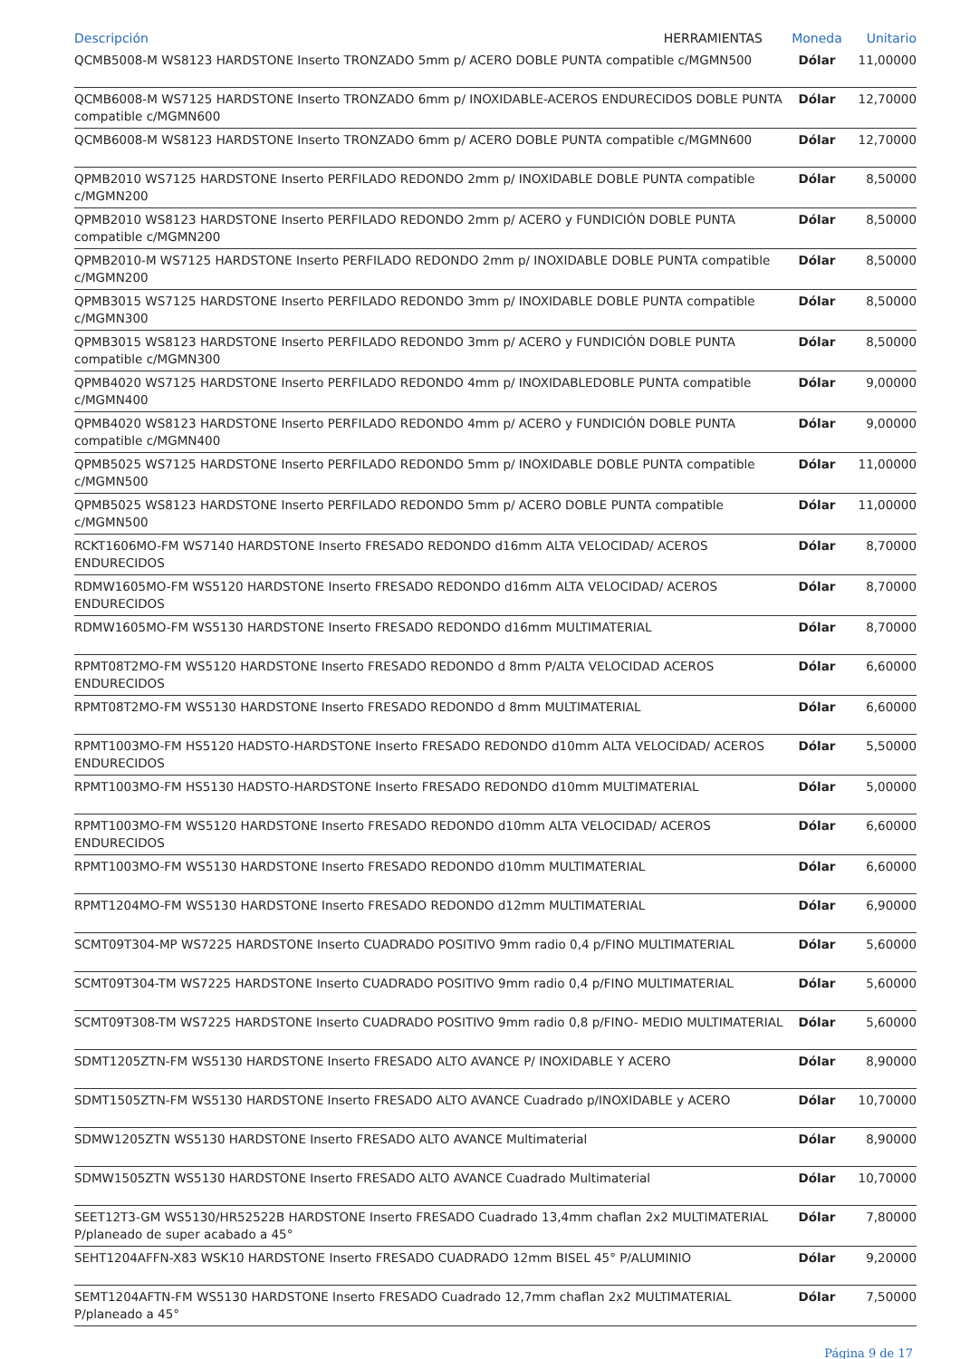| Descripción HERRAMIENTAS | Moneda | Unitario |
| --- | --- | --- |
| QCMB5008-M WS8123 HARDSTONE Inserto TRONZADO 5mm p/ ACERO DOBLE PUNTA compatible c/MGMN500 | Dólar | 11,00000 |
| QCMB6008-M WS7125 HARDSTONE Inserto TRONZADO 6mm p/ INOXIDABLE-ACEROS ENDURECIDOS DOBLE PUNTA compatible c/MGMN600 | Dólar | 12,70000 |
| QCMB6008-M WS8123 HARDSTONE Inserto TRONZADO 6mm p/ ACERO DOBLE PUNTA compatible c/MGMN600 | Dólar | 12,70000 |
| QPMB2010 WS7125 HARDSTONE Inserto PERFILADO REDONDO 2mm p/ INOXIDABLE DOBLE PUNTA compatible c/MGMN200 | Dólar | 8,50000 |
| QPMB2010 WS8123 HARDSTONE Inserto PERFILADO REDONDO 2mm p/ ACERO y FUNDICIÓN DOBLE PUNTA compatible c/MGMN200 | Dólar | 8,50000 |
| QPMB2010-M WS7125 HARDSTONE Inserto PERFILADO REDONDO 2mm p/ INOXIDABLE DOBLE PUNTA compatible c/MGMN200 | Dólar | 8,50000 |
| QPMB3015 WS7125 HARDSTONE Inserto PERFILADO REDONDO 3mm p/ INOXIDABLE DOBLE PUNTA compatible c/MGMN300 | Dólar | 8,50000 |
| QPMB3015 WS8123 HARDSTONE Inserto PERFILADO REDONDO 3mm p/ ACERO y FUNDICIÓN DOBLE PUNTA compatible c/MGMN300 | Dólar | 8,50000 |
| QPMB4020 WS7125 HARDSTONE Inserto PERFILADO REDONDO 4mm p/ INOXIDABLEDOBLE PUNTA compatible c/MGMN400 | Dólar | 9,00000 |
| QPMB4020 WS8123 HARDSTONE Inserto PERFILADO REDONDO 4mm p/ ACERO y FUNDICIÓN DOBLE PUNTA compatible c/MGMN400 | Dólar | 9,00000 |
| QPMB5025 WS7125 HARDSTONE Inserto PERFILADO REDONDO 5mm p/ INOXIDABLE DOBLE PUNTA compatible c/MGMN500 | Dólar | 11,00000 |
| QPMB5025 WS8123 HARDSTONE Inserto PERFILADO REDONDO 5mm p/ ACERO DOBLE PUNTA compatible c/MGMN500 | Dólar | 11,00000 |
| RCKT1606MO-FM WS7140 HARDSTONE Inserto FRESADO REDONDO d16mm ALTA VELOCIDAD/ ACEROS ENDURECIDOS | Dólar | 8,70000 |
| RDMW1605MO-FM WS5120 HARDSTONE Inserto FRESADO REDONDO d16mm ALTA VELOCIDAD/ ACEROS ENDURECIDOS | Dólar | 8,70000 |
| RDMW1605MO-FM WS5130 HARDSTONE Inserto FRESADO REDONDO d16mm MULTIMATERIAL | Dólar | 8,70000 |
| RPMT08T2MO-FM WS5120 HARDSTONE Inserto FRESADO REDONDO d 8mm P/ALTA VELOCIDAD ACEROS ENDURECIDOS | Dólar | 6,60000 |
| RPMT08T2MO-FM WS5130 HARDSTONE Inserto FRESADO REDONDO d 8mm MULTIMATERIAL | Dólar | 6,60000 |
| RPMT1003MO-FM HS5120 HADSTO-HARDSTONE Inserto FRESADO REDONDO d10mm ALTA VELOCIDAD/ ACEROS ENDURECIDOS | Dólar | 5,50000 |
| RPMT1003MO-FM HS5130 HADSTO-HARDSTONE Inserto FRESADO REDONDO d10mm MULTIMATERIAL | Dólar | 5,00000 |
| RPMT1003MO-FM WS5120 HARDSTONE Inserto FRESADO REDONDO d10mm ALTA VELOCIDAD/ ACEROS ENDURECIDOS | Dólar | 6,60000 |
| RPMT1003MO-FM WS5130 HARDSTONE Inserto FRESADO REDONDO d10mm MULTIMATERIAL | Dólar | 6,60000 |
| RPMT1204MO-FM WS5130 HARDSTONE Inserto FRESADO REDONDO d12mm MULTIMATERIAL | Dólar | 6,90000 |
| SCMT09T304-MP WS7225 HARDSTONE Inserto CUADRADO POSITIVO 9mm radio 0,4 p/FINO MULTIMATERIAL | Dólar | 5,60000 |
| SCMT09T304-TM WS7225 HARDSTONE Inserto CUADRADO POSITIVO 9mm radio 0,4 p/FINO MULTIMATERIAL | Dólar | 5,60000 |
| SCMT09T308-TM WS7225 HARDSTONE Inserto CUADRADO POSITIVO 9mm radio 0,8 p/FINO- MEDIO MULTIMATERIAL | Dólar | 5,60000 |
| SDMT1205ZTN-FM WS5130 HARDSTONE Inserto FRESADO ALTO AVANCE P/ INOXIDABLE Y ACERO | Dólar | 8,90000 |
| SDMT1505ZTN-FM WS5130 HARDSTONE Inserto FRESADO ALTO AVANCE Cuadrado p/INOXIDABLE y ACERO | Dólar | 10,70000 |
| SDMW1205ZTN WS5130 HARDSTONE Inserto FRESADO ALTO AVANCE Multimaterial | Dólar | 8,90000 |
| SDMW1505ZTN WS5130 HARDSTONE Inserto FRESADO ALTO AVANCE Cuadrado Multimaterial | Dólar | 10,70000 |
| SEET12T3-GM WS5130/HR52522B HARDSTONE Inserto FRESADO Cuadrado 13,4mm chaflan 2x2 MULTIMATERIAL P/planeado de super acabado a 45° | Dólar | 7,80000 |
| SEHT1204AFFN-X83 WSK10 HARDSTONE Inserto FRESADO CUADRADO 12mm BISEL 45° P/ALUMINIO | Dólar | 9,20000 |
| SEMT1204AFTN-FM WS5130 HARDSTONE Inserto FRESADO Cuadrado 12,7mm chaflan 2x2 MULTIMATERIAL P/planeado a 45° | Dólar | 7,50000 |
Página 9 de 17